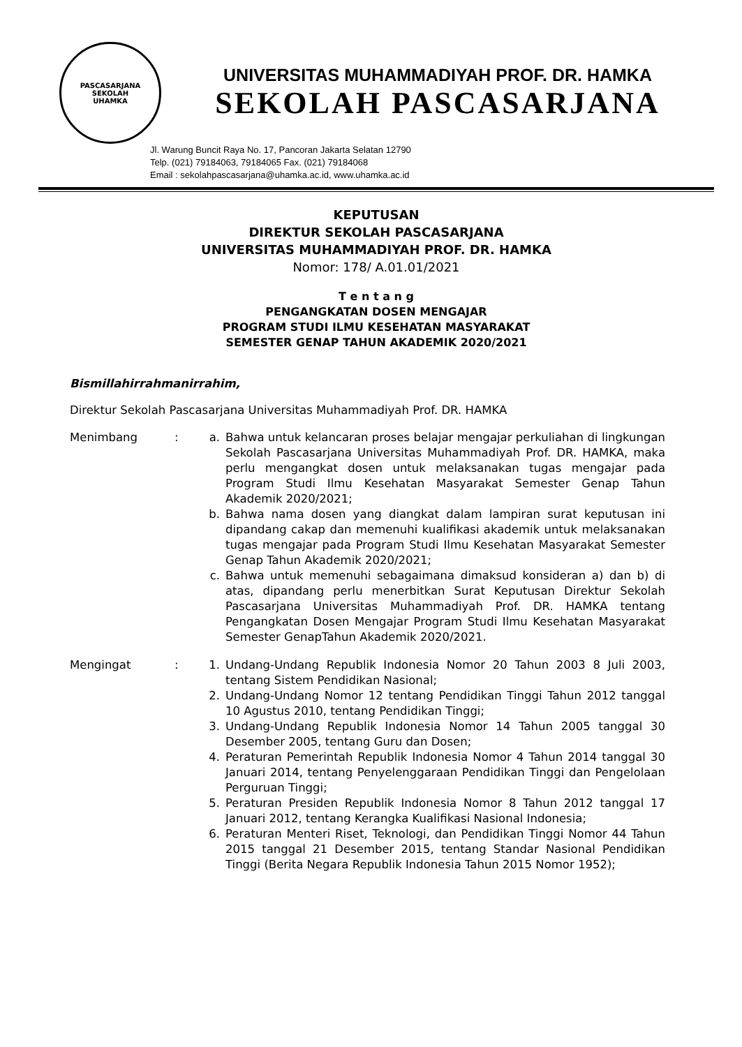PASCASARJANA
SEKOLAH
UHAMKA
UNIVERSITAS MUHAMMADIYAH PROF. DR. HAMKA
SEKOLAH PASCASARJANA
Jl. Warung Buncit Raya No. 17, Pancoran Jakarta Selatan 12790
Telp. (021) 79184063, 79184065 Fax. (021) 79184068
Email : sekolahpascasarjana@uhamka.ac.id, www.uhamka.ac.id
KEPUTUSAN
DIREKTUR SEKOLAH PASCASARJANA
UNIVERSITAS MUHAMMADIYAH PROF. DR. HAMKA
Nomor: 178/ A.01.01/2021
T e n t a n g
PENGANGKATAN DOSEN MENGAJAR
PROGRAM STUDI ILMU KESEHATAN MASYARAKAT
SEMESTER GENAP TAHUN AKADEMIK 2020/2021
Bismillahirrahmanirrahim,
Direktur Sekolah Pascasarjana Universitas Muhammadiyah Prof. DR. HAMKA
Menimbang : a. Bahwa untuk kelancaran proses belajar mengajar perkuliahan di lingkungan Sekolah Pascasarjana Universitas Muhammadiyah Prof. DR. HAMKA, maka perlu mengangkat dosen untuk melaksanakan tugas mengajar pada Program Studi Ilmu Kesehatan Masyarakat Semester Genap Tahun Akademik 2020/2021;
b. Bahwa nama dosen yang diangkat dalam lampiran surat keputusan ini dipandang cakap dan memenuhi kualifikasi akademik untuk melaksanakan tugas mengajar pada Program Studi Ilmu Kesehatan Masyarakat Semester Genap Tahun Akademik 2020/2021;
c. Bahwa untuk memenuhi sebagaimana dimaksud konsideran a) dan b) di atas, dipandang perlu menerbitkan Surat Keputusan Direktur Sekolah Pascasarjana Universitas Muhammadiyah Prof. DR. HAMKA tentang Pengangkatan Dosen Mengajar Program Studi Ilmu Kesehatan Masyarakat Semester GenapTahun Akademik 2020/2021.
Mengingat : 1. Undang-Undang Republik Indonesia Nomor 20 Tahun 2003 8 Juli 2003, tentang Sistem Pendidikan Nasional;
2. Undang-Undang Nomor 12 tentang Pendidikan Tinggi Tahun 2012 tanggal 10 Agustus 2010, tentang Pendidikan Tinggi;
3. Undang-Undang Republik Indonesia Nomor 14 Tahun 2005 tanggal 30 Desember 2005, tentang Guru dan Dosen;
4. Peraturan Pemerintah Republik Indonesia Nomor 4 Tahun 2014 tanggal 30 Januari 2014, tentang Penyelenggaraan Pendidikan Tinggi dan Pengelolaan Perguruan Tinggi;
5. Peraturan Presiden Republik Indonesia Nomor 8 Tahun 2012 tanggal 17 Januari 2012, tentang Kerangka Kualifikasi Nasional Indonesia;
6. Peraturan Menteri Riset, Teknologi, dan Pendidikan Tinggi Nomor 44 Tahun 2015 tanggal 21 Desember 2015, tentang Standar Nasional Pendidikan Tinggi (Berita Negara Republik Indonesia Tahun 2015 Nomor 1952);